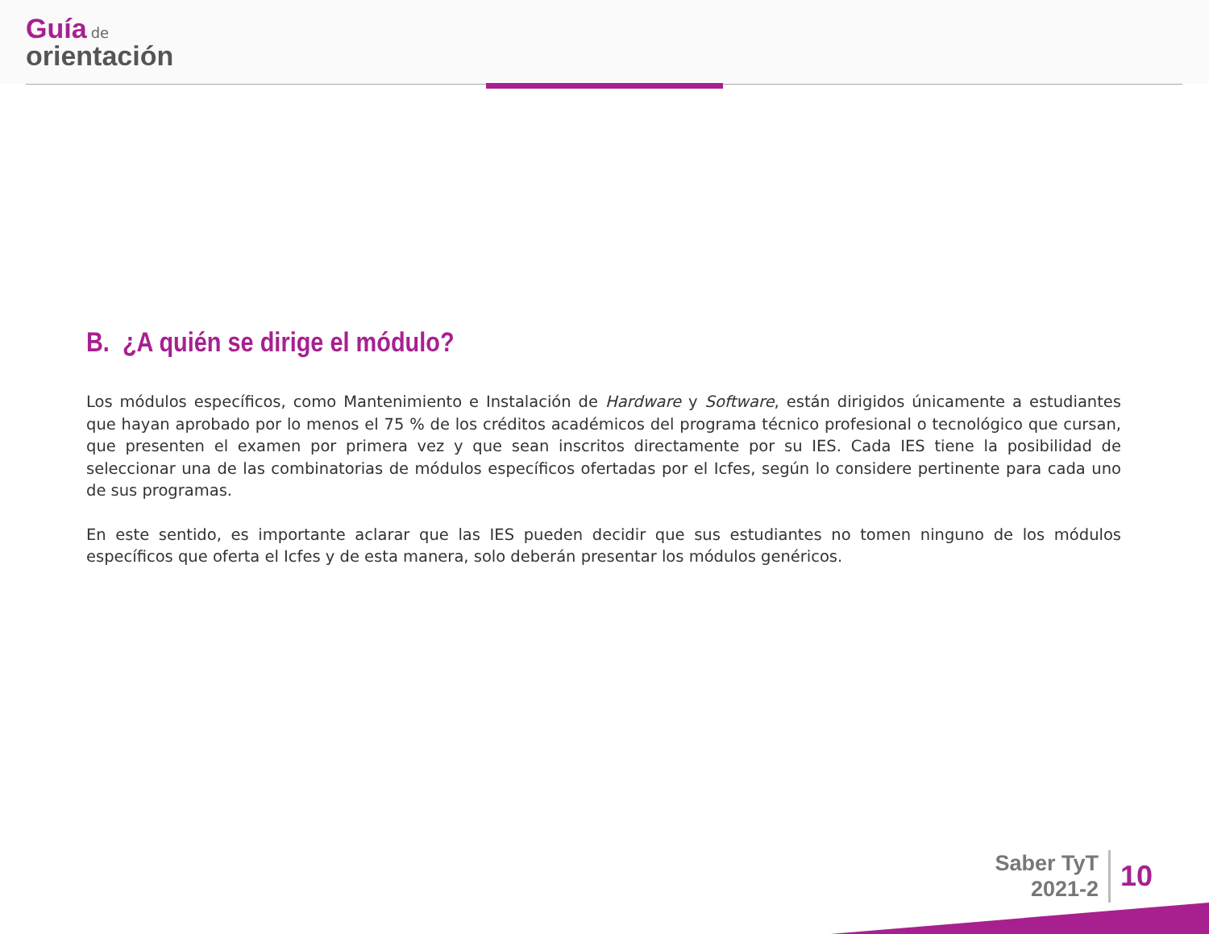Guía de
orientación
B. ¿A quién se dirige el módulo?
Los módulos específicos, como Mantenimiento e Instalación de Hardware y Software, están dirigidos únicamente a estudiantes que hayan aprobado por lo menos el 75 % de los créditos académicos del programa técnico profesional o tecnológico que cursan, que presenten el examen por primera vez y que sean inscritos directamente por su IES. Cada IES tiene la posibilidad de seleccionar una de las combinatorias de módulos específicos ofertadas por el Icfes, según lo considere pertinente para cada uno de sus programas.
En este sentido, es importante aclarar que las IES pueden decidir que sus estudiantes no tomen ninguno de los módulos específicos que oferta el Icfes y de esta manera, solo deberán presentar los módulos genéricos.
Saber TyT
2021-2
10